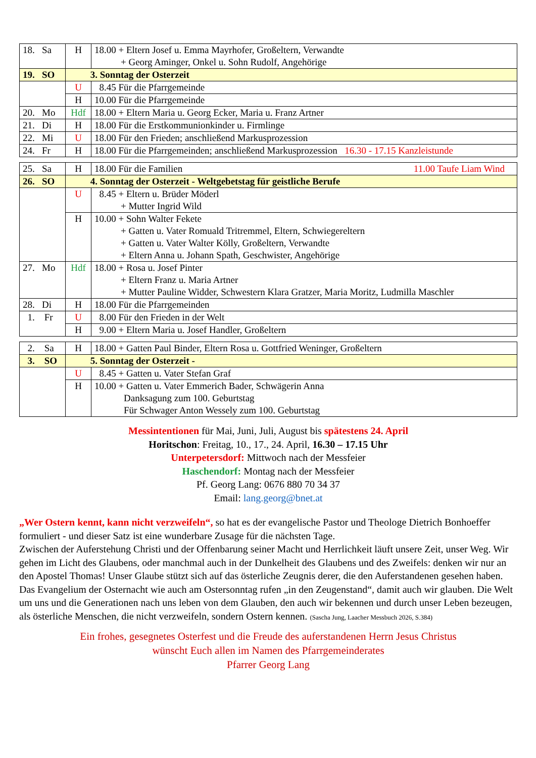| 18. Sa | H | 18.00 + Eltern Josef u. Emma Mayrhofer, Großeltern, Verwandte + Georg Aminger, Onkel u. Sohn Rudolf, Angehörige |
| 19. SO | 3. Sonntag der Osterzeit | |
| | U | 8.45 Für die Pfarrgemeinde |
| | H | 10.00 Für die Pfarrgemeinde |
| 20. Mo | Hdf | 18.00 + Eltern Maria u. Georg Ecker, Maria u. Franz Artner |
| 21. Di | H | 18.00 Für die Erstkommunionkinder u. Firmlinge |
| 22. Mi | U | 18.00 Für den Frieden; anschließend Markusprozession |
| 24. Fr | H | 18.00 Für die Pfarrgemeinden; anschließend Markusprozession 16.30 - 17.15 Kanzleistunde |
| 25. Sa | H | 18.00 Für die Familien 11.00 Taufe Liam Wind |
| 26. SO | 4. Sonntag der Osterzeit - Weltgebetstag für geistliche Berufe | |
| | U | 8.45 + Eltern u. Brüder Möderl + Mutter Ingrid Wild |
| | H | 10.00 + Sohn Walter Fekete + Gatten u. Vater Romuald Tritremmel, Eltern, Schwiegereltern + Gatten u. Vater Walter Kölly, Großeltern, Verwandte + Eltern Anna u. Johann Spath, Geschwister, Angehörige |
| 27. Mo | Hdf | 18.00 + Rosa u. Josef Pinter + Eltern Franz u. Maria Artner + Mutter Pauline Widder, Schwestern Klara Gratzer, Maria Moritz, Ludmilla Maschler |
| 28. Di | H | 18.00 Für die Pfarrgemeinden |
| 1. Fr | U | 8.00 Für den Frieden in der Welt |
| | H | 9.00 + Eltern Maria u. Josef Handler, Großeltern |
| 2. Sa | H | 18.00 + Gatten Paul Binder, Eltern Rosa u. Gottfried Weninger, Großeltern |
| 3. SO | 5. Sonntag der Osterzeit - | |
| | U | 8.45 + Gatten u. Vater Stefan Graf |
| | H | 10.00 + Gatten u. Vater Emmerich Bader, Schwägerin Anna Danksagung zum 100. Geburtstag Für Schwager Anton Wessely zum 100. Geburtstag |
Messintentionen für Mai, Juni, Juli, August bis spätestens 24. April
Horitschon: Freitag, 10., 17., 24. April, 16.30 – 17.15 Uhr
Unterpetersdorf: Mittwoch nach der Messfeier
Haschendorf: Montag nach der Messfeier
Pf. Georg Lang: 0676 880 70 34 37
Email: lang.georg@bnet.at
„Wer Ostern kennt, kann nicht verzweifeln“, so hat es der evangelische Pastor und Theologe Dietrich Bonhoeffer formuliert - und dieser Satz ist eine wunderbare Zusage für die nächsten Tage.
Zwischen der Auferstehung Christi und der Offenbarung seiner Macht und Herrlichkeit läuft unsere Zeit, unser Weg. Wir gehen im Licht des Glaubens, oder manchmal auch in der Dunkelheit des Glaubens und des Zweifels: denken wir nur an den Apostel Thomas! Unser Glaube stützt sich auf das österliche Zeugnis derer, die den Auferstandenen gesehen haben.
Das Evangelium der Osternacht wie auch am Ostersonntag rufen „in den Zeugenstand“, damit auch wir glauben. Die Welt um uns und die Generationen nach uns leben von dem Glauben, den auch wir bekennen und durch unser Leben bezeugen, als österliche Menschen, die nicht verzweifeln, sondern Ostern kennen. (Sascha Jung, Laacher Messbuch 2026, S.384)
Ein frohes, gesegnetes Osterfest und die Freude des auferstandenen Herrn Jesus Christus
wünscht Euch allen im Namen des Pfarrgemeinderates
Pfarrer Georg Lang